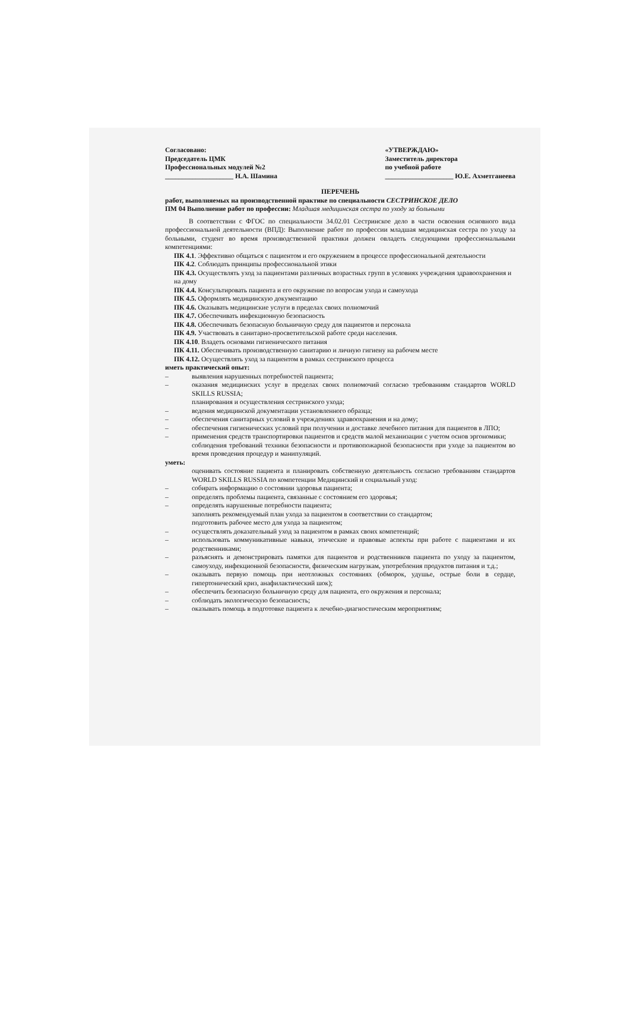Согласовано:
Председатель ЦМК
Профессиональных модулей №2
____________________ Н.А. Шамина
«УТВЕРЖДАЮ»
Заместитель директора
по учебной работе
____________________ Ю.Е. Ахметганеева
ПЕРЕЧЕНЬ
работ, выполняемых на производственной практике по специальности СЕСТРИНСКОЕ ДЕЛО
ПМ 04 Выполнение работ по профессии: Младшая медицинская сестра по уходу за больными
В соответствии с ФГОС по специальности 34.02.01 Сестринское дело в части освоения основного вида профессиональной деятельности (ВПД): Выполнение работ по профессии младшая медицинская сестра по уходу за больными, студент во время производственной практики должен овладеть следующими профессиональными компетенциями:
ПК 4.1. Эффективно общаться с пациентом и его окружением в процессе профессиональной деятельности
ПК 4.2. Соблюдать принципы профессиональной этики
ПК 4.3. Осуществлять уход за пациентами различных возрастных групп в условиях учреждения здравоохранения и на дому
ПК 4.4. Консультировать пациента и его окружение по вопросам ухода и самоухода
ПК 4.5. Оформлять медицинскую документацию
ПК 4.6. Оказывать медицинские услуги в пределах своих полномочий
ПК 4.7. Обеспечивать инфекционную безопасность
ПК 4.8. Обеспечивать безопасную больничную среду для пациентов и персонала
ПК 4.9. Участвовать в санитарно-просветительской работе среди населения.
ПК 4.10. Владеть основами гигиенического питания
ПК 4.11. Обеспечивать производственную санитарию и личную гигиену на рабочем месте
ПК 4.12. Осуществлять уход за пациентом в рамках сестринского процесса
иметь практический опыт:
– выявления нарушенных потребностей пациента;
– оказания медицинских услуг в пределах своих полномочий согласно требованиям стандартов WORLD SKILLS RUSSIA;
планирования и осуществления сестринского ухода;
– ведения медицинской документации установленного образца;
– обеспечения санитарных условий в учреждениях здравоохранения и на дому;
– обеспечения гигиенических условий при получении и доставке лечебного питания для пациентов в ЛПО;
– применения средств транспортировки пациентов и средств малой механизации с учетом основ эргономики;
соблюдения требований техники безопасности и противопожарной безопасности при уходе за пациентом во время проведения процедур и манипуляций.
уметь:
оценивать состояние пациента и планировать собственную деятельность согласно требованиям стандартов WORLD SKILLS RUSSIA по компетенции Медицинский и социальный уход:
– собирать информацию о состоянии здоровья пациента;
– определять проблемы пациента, связанные с состоянием его здоровья;
– определять нарушенные потребности пациента;
заполнять рекомендуемый план ухода за пациентом в соответствии со стандартом;
подготовить рабочее место для ухода за пациентом;
– осуществлять доказательный уход за пациентом в рамках своих компетенций;
– использовать коммуникативные навыки, этические и правовые аспекты при работе с пациентами и их родственниками;
– разъяснять и демонстрировать памятки для пациентов и родственников пациента по уходу за пациентом, самоуходу, инфекционной безопасности, физическим нагрузкам, употребления продуктов питания и т.д.;
– оказывать первую помощь при неотложных состояниях (обморок, удушье, острые боли в сердце, гипертонический криз, анафилактический шок);
– обеспечить безопасную больничную среду для пациента, его окружения и персонала;
– соблюдать экологическую безопасность;
– оказывать помощь в подготовке пациента к лечебно-диагностическим мероприятиям;